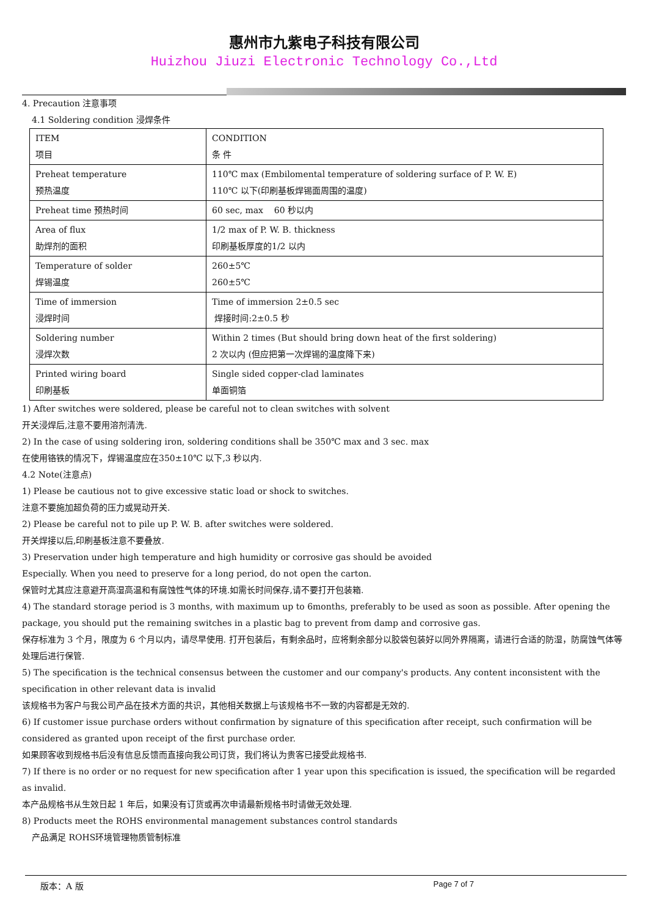惠州市九紫电子科技有限公司
Huizhou Jiuzi Electronic Technology Co.,Ltd
4. Precaution 注意事项
4.1 Soldering condition 浸焊条件
| ITEM 项目 | CONDITION 条 件 |
| Preheat temperature 预热温度 | 110℃ max (Embilomental temperature of soldering surface of P. W. E) 110℃ 以下(印刷基板焊锡面周围的温度) |
| Preheat time 预热时间 | 60 sec, max 60 秒以内 |
| Area of flux 助焊剂的面积 | 1/2 max of P. W. B. thickness 印刷基板厚度的1/2 以内 |
| Temperature of solder 焊锡温度 | 260±5℃ 260±5℃ |
| Time of immersion 浸焊时间 | Time of immersion 2±0.5 sec 焊接时间:2±0.5 秒 |
| Soldering number 浸焊次数 | Within 2 times (But should bring down heat of the first soldering) 2 次以内 (但应把第一次焊锡的温度降下来) |
| Printed wiring board 印刷基板 | Single sided copper-clad laminates 单面铜箔 |
1) After switches were soldered, please be careful not to clean switches with solvent
开关浸焊后,注意不要用溶剂清洗.
2) In the case of using soldering iron, soldering conditions shall be 350℃ max and 3 sec. max
在使用铬铁的情况下，焊锡温度应在350±10℃ 以下,3 秒以内.
4.2 Note(注意点)
1) Please be cautious not to give excessive static load or shock to switches.
注意不要施加超负荷的压力或晃动开关.
2) Please be careful not to pile up P. W. B. after switches were soldered.
开关焊接以后,印刷基板注意不要叠放.
3) Preservation under high temperature and high humidity or corrosive gas should be avoided
Especially. When you need to preserve for a long period, do not open the carton.
保管时尤其应注意避开高湿高温和有腐蚀性气体的环境.如需长时间保存,请不要打开包装箱.
4) The standard storage period is 3 months, with maximum up to 6months, preferably to be used as soon as possible. After opening the package, you should put the remaining switches in a plastic bag to prevent from damp and corrosive gas.
保存标准为 3 个月，限度为 6 个月以内，请尽早使用. 打开包装后，有剩余品时，应将剩余部分以胶袋包装好以同外界隔离，请进行合适的防湿，防腐蚀气体等处理后进行保管.
5) The specification is the technical consensus between the customer and our company's products. Any content inconsistent with the specification in other relevant data is invalid
该规格书为客户与我公司产品在技术方面的共识，其他相关数据上与该规格书不一致的内容都是无效的.
6) If customer issue purchase orders without confirmation by signature of this specification after receipt, such confirmation will be considered as granted upon receipt of the first purchase order.
如果顾客收到规格书后没有信息反馈而直接向我公司订货，我们将认为贵客已接受此规格书.
7) If there is no order or no request for new specification after 1 year upon this specification is issued, the specification will be regarded as invalid.
本产品规格书从生效日起 1 年后，如果没有订货或再次申请最新规格书时请做无效处理.
8) Products meet the ROHS environmental management substances control standards
产品满足 ROHS环境管理物质管制标准
版本：A 版 Page 7 of 7